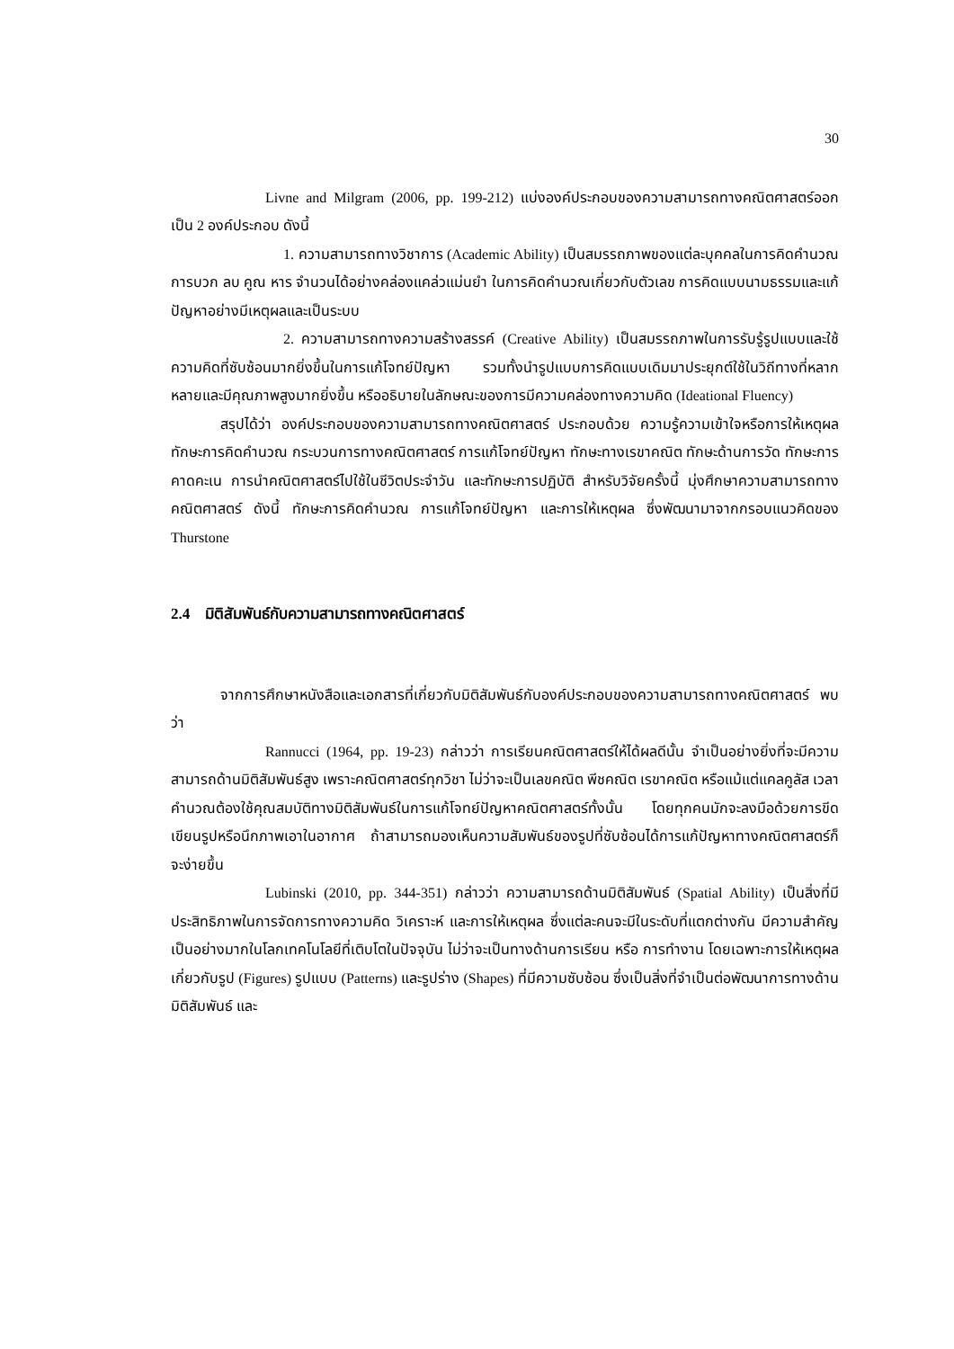30
Livne and Milgram (2006, pp. 199-212) แบ่งองค์ประกอบของความสามารถทางคณิตศาสตร์ออกเป็น 2 องค์ประกอบ ดังนี้
1. ความสามารถทางวิชาการ (Academic Ability) เป็นสมรรถภาพของแต่ละบุคคลในการคิดคำนวณ การบวก ลบ คูณ หาร จำนวนได้อย่างคล่องแคล่วแม่นยำ ในการคิดคำนวณเกี่ยวกับตัวเลข การคิดแบบนามธรรมและแก้ปัญหาอย่างมีเหตุผลและเป็นระบบ
2. ความสามารถทางความสร้างสรรค์ (Creative Ability) เป็นสมรรถภาพในการรับรู้รูปแบบและใช้ความคิดที่ซับซ้อนมากยิ่งขึ้นในการแก้โจทย์ปัญหา รวมทั้งนำรูปแบบการคิดแบบเดิมมาประยุกต์ใช้ในวิถีทางที่หลากหลายและมีคุณภาพสูงมากยิ่งขึ้น หรืออธิบายในลักษณะของการมีความคล่องทางความคิด (Ideational Fluency)
สรุปได้ว่า องค์ประกอบของความสามารถทางคณิตศาสตร์ ประกอบด้วย ความรู้ความเข้าใจหรือการให้เหตุผล ทักษะการคิดคำนวณ กระบวนการทางคณิตศาสตร์ การแก้โจทย์ปัญหา ทักษะทางเรขาคณิต ทักษะด้านการวัด ทักษะการคาดคะเน การนำคณิตศาสตร์ไปใช้ในชีวิตประจำวัน และทักษะการปฏิบัติ สำหรับวิจัยครั้งนี้ มุ่งศึกษาความสามารถทางคณิตศาสตร์ ดังนี้ ทักษะการคิดคำนวณ การแก้โจทย์ปัญหา และการให้เหตุผล ซึ่งพัฒนามาจากกรอบแนวคิดของ Thurstone
2.4 มิติสัมพันธ์กับความสามารถทางคณิตศาสตร์
จากการศึกษาหนังสือและเอกสารที่เกี่ยวกับมิติสัมพันธ์กับองค์ประกอบของความสามารถทางคณิตศาสตร์ พบว่า
Rannucci (1964, pp. 19-23) กล่าวว่า การเรียนคณิตศาสตร์ให้ได้ผลดีนั้น จำเป็นอย่างยิ่งที่จะมีความสามารถด้านมิติสัมพันธ์สูง เพราะคณิตศาสตร์ทุกวิชา ไม่ว่าจะเป็นเลขคณิต พีชคณิต เรขาคณิต หรือแม้แต่แคลคูลัส เวลาคำนวณต้องใช้คุณสมบัติทางมิติสัมพันธ์ในการแก้โจทย์ปัญหาคณิตศาสตร์ทั้งนั้น โดยทุกคนมักจะลงมือด้วยการขีดเขียนรูปหรือนึกภาพเอาในอากาศ ถ้าสามารถมองเห็นความสัมพันธ์ของรูปที่ซับซ้อนได้การแก้ปัญหาทางคณิตศาสตร์ก็จะง่ายขึ้น
Lubinski (2010, pp. 344-351) กล่าวว่า ความสามารถด้านมิติสัมพันธ์ (Spatial Ability) เป็นสิ่งที่มีประสิทธิภาพในการจัดการทางความคิด วิเคราะห์ และการให้เหตุผล ซึ่งแต่ละคนจะมีในระดับที่แตกต่างกัน มีความสำคัญ เป็นอย่างมากในโลกเทคโนโลยีที่เติบโตในปัจจุบัน ไม่ว่าจะเป็นทางด้านการเรียน หรือ การทำงาน โดยเฉพาะการให้เหตุผลเกี่ยวกับรูป (Figures) รูปแบบ (Patterns) และรูปร่าง (Shapes) ที่มีความซับซ้อน ซึ่งเป็นสิ่งที่จำเป็นต่อพัฒนาการทางด้านมิติสัมพันธ์ และ